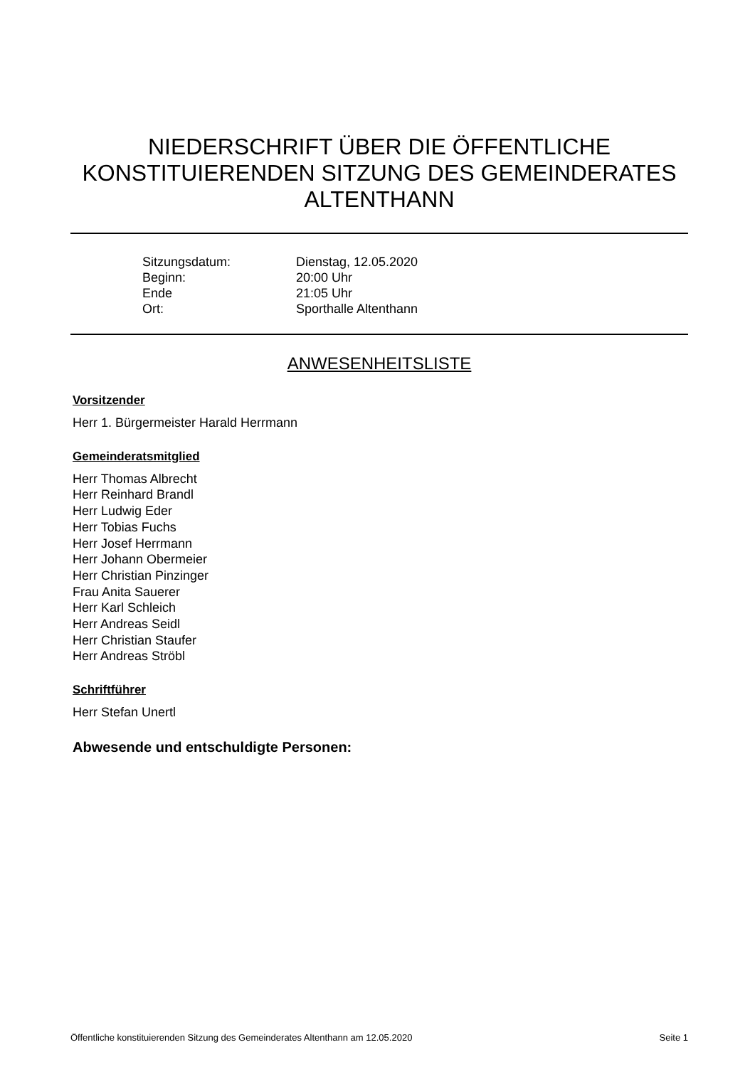NIEDERSCHRIFT ÜBER DIE ÖFFENTLICHE KONSTITUIERENDEN SITZUNG DES GEMEINDERATES ALTENTHANN
| Sitzungsdatum: | Dienstag, 12.05.2020 |
| Beginn: | 20:00 Uhr |
| Ende | 21:05 Uhr |
| Ort: | Sporthalle Altenthann |
ANWESENHEITSLISTE
Vorsitzender
Herr 1. Bürgermeister Harald Herrmann
Gemeinderatsmitglied
Herr Thomas Albrecht
Herr Reinhard Brandl
Herr Ludwig Eder
Herr Tobias Fuchs
Herr Josef Herrmann
Herr Johann Obermeier
Herr Christian Pinzinger
Frau Anita Sauerer
Herr Karl Schleich
Herr Andreas Seidl
Herr Christian Staufer
Herr Andreas Ströbl
Schriftführer
Herr Stefan Unertl
Abwesende und entschuldigte Personen:
Öffentliche konstituierenden Sitzung des Gemeinderates Altenthann am 12.05.2020 Seite 1